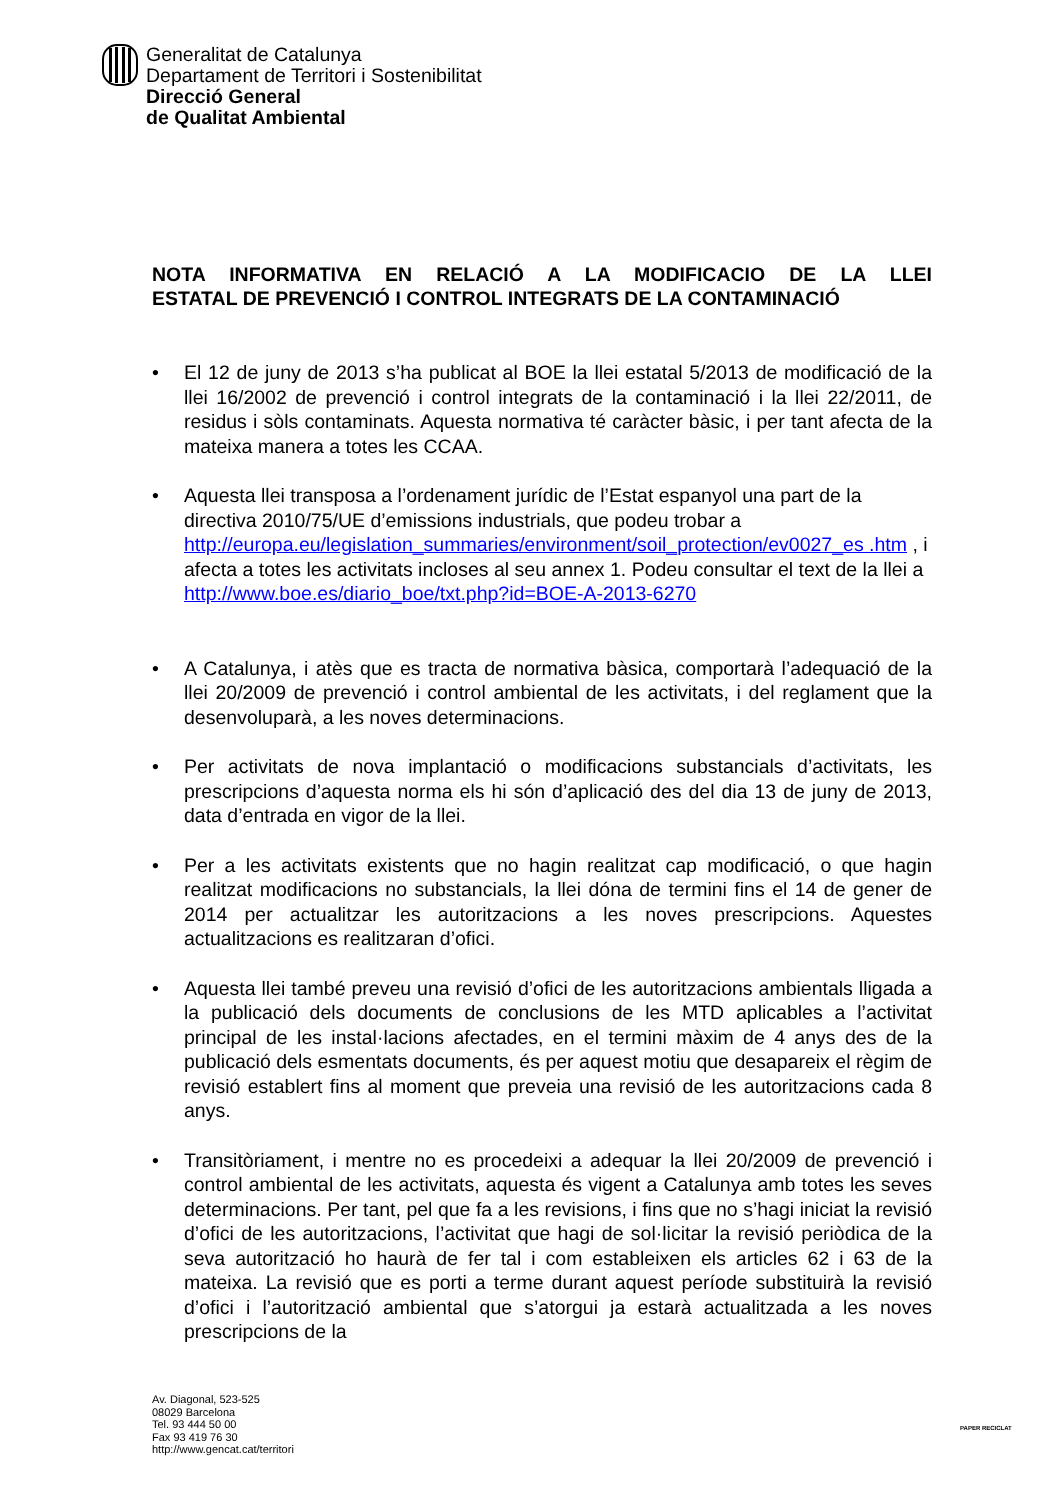Generalitat de Catalunya
Departament de Territori i Sostenibilitat
Direcció General
de Qualitat Ambiental
NOTA INFORMATIVA EN RELACIÓ A LA MODIFICACIO DE LA LLEI
ESTATAL DE PREVENCIÓ I CONTROL INTEGRATS DE LA CONTAMINACIÓ
El 12 de juny de 2013 s’ha publicat al BOE la llei estatal 5/2013 de modificació de la llei 16/2002 de prevenció i control integrats de la contaminació i la llei 22/2011, de residus i sòls contaminats. Aquesta normativa té caràcter bàsic, i per tant afecta de la mateixa manera a totes les CCAA.
Aquesta llei transposa a l’ordenament jurídic de l’Estat espanyol una part de la directiva 2010/75/UE d’emissions industrials, que podeu trobar a http://europa.eu/legislation_summaries/environment/soil_protection/ev0027_es .htm , i afecta a totes les activitats incloses al seu annex 1. Podeu consultar el text de la llei a http://www.boe.es/diario_boe/txt.php?id=BOE-A-2013-6270
A Catalunya, i atès que es tracta de normativa bàsica, comportarà l’adequació de la llei 20/2009 de prevenció i control ambiental de les activitats, i del reglament que la desenvoluparà, a les noves determinacions.
Per activitats de nova implantació o modificacions substancials d’activitats, les prescripcions d’aquesta norma els hi són d’aplicació des del dia 13 de juny de 2013, data d’entrada en vigor de la llei.
Per a les activitats existents que no hagin realitzat cap modificació, o que hagin realitzat modificacions no substancials, la llei dóna de termini fins el 14 de gener de 2014 per actualitzar les autoritzacions a les noves prescripcions. Aquestes actualitzacions es realitzaran d’ofici.
Aquesta llei també preveu una revisió d’ofici de les autoritzacions ambientals lligada a la publicació dels documents de conclusions de les MTD aplicables a l’activitat principal de les instal·lacions afectades, en el termini màxim de 4 anys des de la publicació dels esmentats documents, és per aquest motiu que desapareix el règim de revisió establert fins al moment que preveia una revisió de les autoritzacions cada 8 anys.
Transitòriament, i mentre no es procedeixi a adequar la llei 20/2009 de prevenció i control ambiental de les activitats, aquesta és vigent a Catalunya amb totes les seves determinacions. Per tant, pel que fa a les revisions, i fins que no s’hagi iniciat la revisió d’ofici de les autoritzacions, l’activitat que hagi de sol·licitar la revisió periòdica de la seva autorització ho haurà de fer tal i com estableixen els articles 62 i 63 de la mateixa. La revisió que es porti a terme durant aquest període substituirà la revisió d’ofici i l’autorització ambiental que s’atorgui ja estarà actualitzada a les noves prescripcions de la
Av. Diagonal, 523-525
08029 Barcelona
Tel. 93 444 50 00
Fax 93 419 76 30
http://www.gencat.cat/territori
PAPER RECICLAT